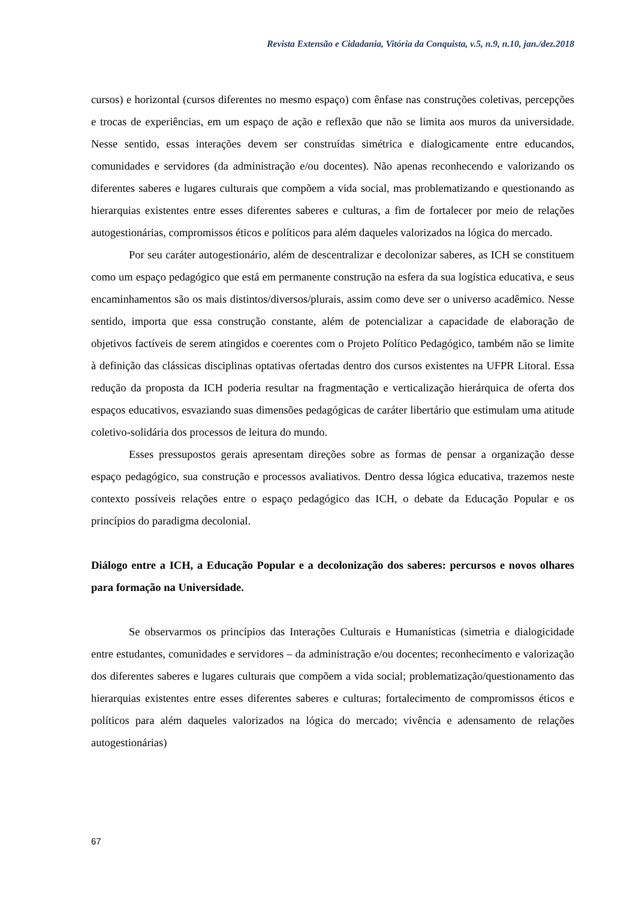Revista Extensão e Cidadania, Vitória da Conquista, v.5, n.9, n.10, jan./dez.2018
cursos) e horizontal (cursos diferentes no mesmo espaço) com ênfase nas construções coletivas, percepções e trocas de experiências, em um espaço de ação e reflexão que não se limita aos muros da universidade. Nesse sentido, essas interações devem ser construídas simétrica e dialogicamente entre educandos, comunidades e servidores (da administração e/ou docentes). Não apenas reconhecendo e valorizando os diferentes saberes e lugares culturais que compõem a vida social, mas problematizando e questionando as hierarquias existentes entre esses diferentes saberes e culturas, a fim de fortalecer por meio de relações autogestionárias, compromissos éticos e políticos para além daqueles valorizados na lógica do mercado.
Por seu caráter autogestionário, além de descentralizar e decolonizar saberes, as ICH se constituem como um espaço pedagógico que está em permanente construção na esfera da sua logística educativa, e seus encaminhamentos são os mais distintos/diversos/plurais, assim como deve ser o universo acadêmico. Nesse sentido, importa que essa construção constante, além de potencializar a capacidade de elaboração de objetivos factíveis de serem atingidos e coerentes com o Projeto Político Pedagógico, também não se limite à definição das clássicas disciplinas optativas ofertadas dentro dos cursos existentes na UFPR Litoral. Essa redução da proposta da ICH poderia resultar na fragmentação e verticalização hierárquica de oferta dos espaços educativos, esvaziando suas dimensões pedagógicas de caráter libertário que estimulam uma atitude coletivo-solidária dos processos de leitura do mundo.
Esses pressupostos gerais apresentam direções sobre as formas de pensar a organização desse espaço pedagógico, sua construção e processos avaliativos. Dentro dessa lógica educativa, trazemos neste contexto possíveis relações entre o espaço pedagógico das ICH, o debate da Educação Popular e os princípios do paradigma decolonial.
Diálogo entre a ICH, a Educação Popular e a decolonização dos saberes: percursos e novos olhares para formação na Universidade.
Se observarmos os princípios das Interações Culturais e Humanísticas (simetria e dialogicidade entre estudantes, comunidades e servidores – da administração e/ou docentes; reconhecimento e valorização dos diferentes saberes e lugares culturais que compõem a vida social; problematização/questionamento das hierarquias existentes entre esses diferentes saberes e culturas; fortalecimento de compromissos éticos e políticos para além daqueles valorizados na lógica do mercado; vivência e adensamento de relações autogestionárias)
67